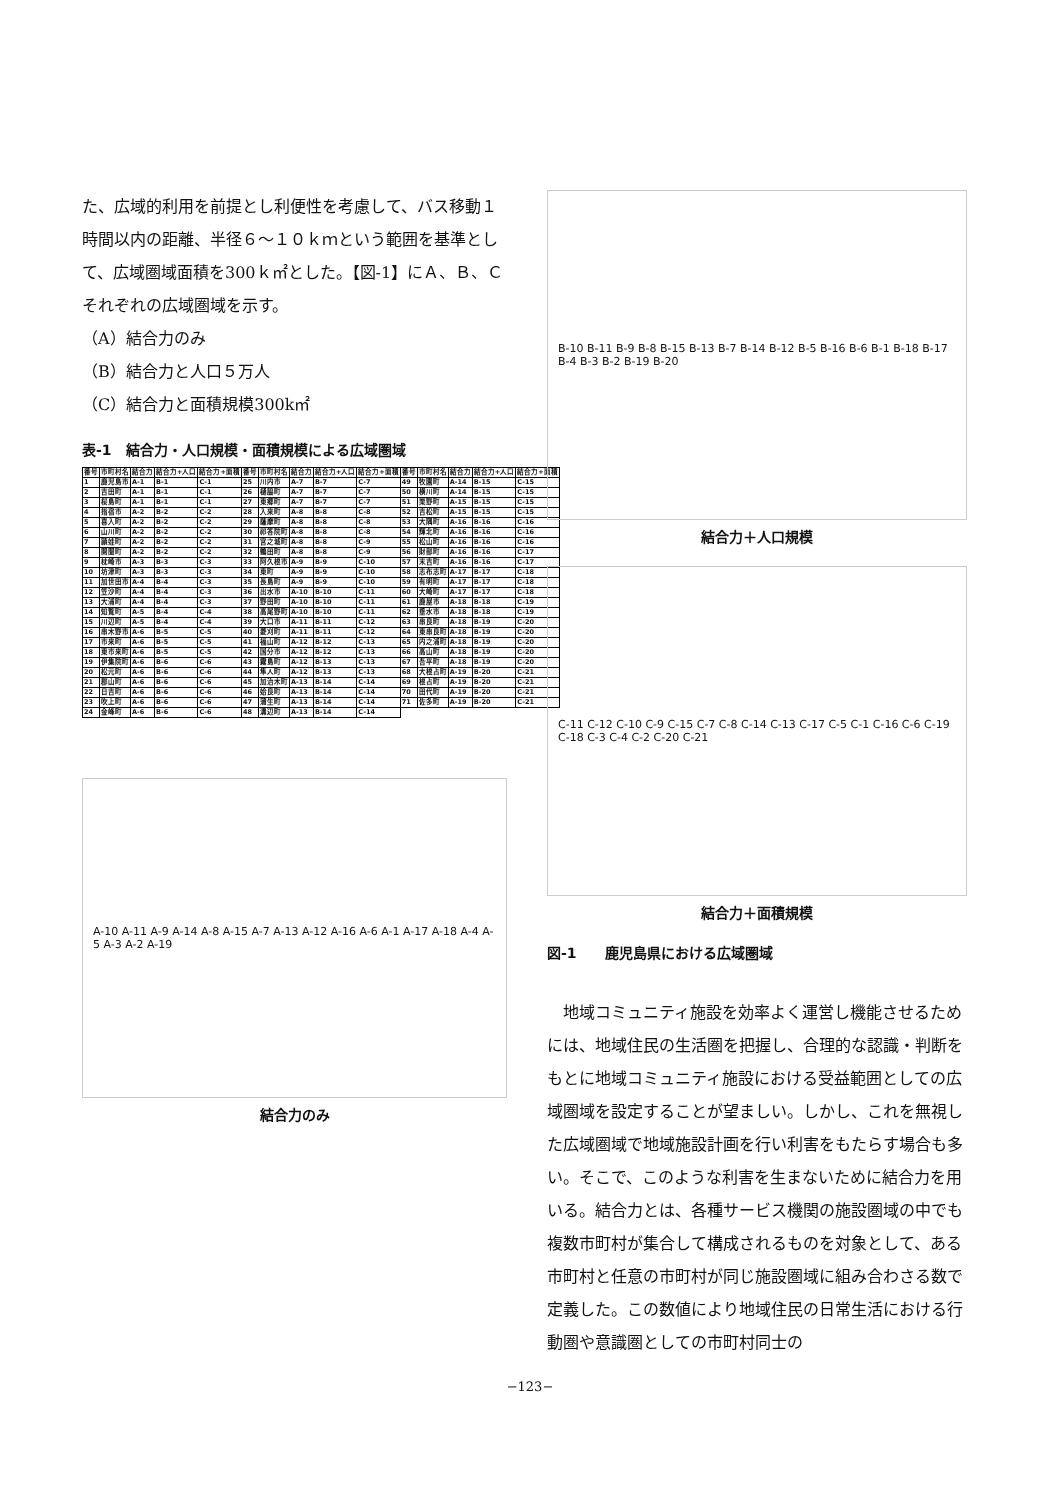た、広域的利用を前提とし利便性を考慮して、バス移動１時間以内の距離、半径６〜１０ｋｍという範囲を基準として、広域圏域面積を300ｋ㎡とした。【図-1】にＡ、Ｂ、Ｃそれぞれの広域圏域を示す。
（A）結合力のみ
（B）結合力と人口５万人
（C）結合力と面積規模300k㎡
表-1　結合力・人口規模・面積規模による広域圏域
| 番号 | 市町村名 | 結合力 | 結合力+人口 | 結合力+面積 | 番号 | 市町村名 | 結合力 | 結合力+人口 | 結合力+面積 | 番号 | 市町村名 | 結合力 | 結合力+人口 | 結合力+面積 |
| --- | --- | --- | --- | --- | --- | --- | --- | --- | --- | --- | --- | --- | --- | --- |
| 1 | 鹿児島市 | A-1 | B-1 | C-1 | 25 | 川内市 | A-7 | B-7 | C-7 | 49 | 牧園町 | A-14 | B-15 | C-15 |
| 2 | 吉田町 | A-1 | B-1 | C-1 | 26 | 樋脇町 | A-7 | B-7 | C-7 | 50 | 横川町 | A-14 | B-15 | C-15 |
| 3 | 桜島町 | A-1 | B-1 | C-1 | 27 | 東郷町 | A-7 | B-7 | C-7 | 51 | 栗野町 | A-15 | B-15 | C-15 |
| 4 | 指宿市 | A-2 | B-2 | C-2 | 28 | 入来町 | A-8 | B-8 | C-8 | 52 | 吉松町 | A-15 | B-15 | C-15 |
| 5 | 喜入町 | A-2 | B-2 | C-2 | 29 | 薩摩町 | A-8 | B-8 | C-8 | 53 | 大隅町 | A-16 | B-16 | C-16 |
| 6 | 山川町 | A-2 | B-2 | C-2 | 30 | 祁答院町 | A-8 | B-8 | C-8 | 54 | 輝北町 | A-16 | B-16 | C-16 |
| 7 | 頴娃町 | A-2 | B-2 | C-2 | 31 | 宮之城町 | A-8 | B-8 | C-9 | 55 | 松山町 | A-16 | B-16 | C-16 |
| 8 | 開聞町 | A-2 | B-2 | C-2 | 32 | 鶴田町 | A-8 | B-8 | C-9 | 56 | 財部町 | A-16 | B-16 | C-17 |
| 9 | 枕崎市 | A-3 | B-3 | C-3 | 33 | 阿久根市 | A-9 | B-9 | C-10 | 57 | 末吉町 | A-16 | B-16 | C-17 |
| 10 | 坊津町 | A-3 | B-3 | C-3 | 34 | 東町 | A-9 | B-9 | C-10 | 58 | 志布志町 | A-17 | B-17 | C-18 |
| 11 | 加世田市 | A-4 | B-4 | C-3 | 35 | 長島町 | A-9 | B-9 | C-10 | 59 | 有明町 | A-17 | B-17 | C-18 |
| 12 | 笠沙町 | A-4 | B-4 | C-3 | 36 | 出水市 | A-10 | B-10 | C-11 | 60 | 大崎町 | A-17 | B-17 | C-18 |
| 13 | 大浦町 | A-4 | B-4 | C-3 | 37 | 野田町 | A-10 | B-10 | C-11 | 61 | 鹿屋市 | A-18 | B-18 | C-19 |
| 14 | 知覧町 | A-5 | B-4 | C-4 | 38 | 高尾野町 | A-10 | B-10 | C-11 | 62 | 垂水市 | A-18 | B-18 | C-19 |
| 15 | 川辺町 | A-5 | B-4 | C-4 | 39 | 大口市 | A-11 | B-11 | C-12 | 63 | 串良町 | A-18 | B-19 | C-20 |
| 16 | 串木野市 | A-6 | B-5 | C-5 | 40 | 菱刈町 | A-11 | B-11 | C-12 | 64 | 東串良町 | A-18 | B-19 | C-20 |
| 17 | 市来町 | A-6 | B-5 | C-5 | 41 | 福山町 | A-12 | B-12 | C-13 | 65 | 内之浦町 | A-18 | B-19 | C-20 |
| 18 | 東市来町 | A-6 | B-5 | C-5 | 42 | 国分市 | A-12 | B-12 | C-13 | 66 | 高山町 | A-18 | B-19 | C-20 |
| 19 | 伊集院町 | A-6 | B-6 | C-6 | 43 | 霧島町 | A-12 | B-13 | C-13 | 67 | 吾平町 | A-18 | B-19 | C-20 |
| 20 | 松元町 | A-6 | B-6 | C-6 | 44 | 隼人町 | A-12 | B-13 | C-13 | 68 | 大根占町 | A-19 | B-20 | C-21 |
| 21 | 郡山町 | A-6 | B-6 | C-6 | 45 | 加治木町 | A-13 | B-14 | C-14 | 69 | 根占町 | A-19 | B-20 | C-21 |
| 22 | 日吉町 | A-6 | B-6 | C-6 | 46 | 姶良町 | A-13 | B-14 | C-14 | 70 | 田代町 | A-19 | B-20 | C-21 |
| 23 | 吹上町 | A-6 | B-6 | C-6 | 47 | 蒲生町 | A-13 | B-14 | C-14 | 71 | 佐多町 | A-19 | B-20 | C-21 |
| 24 | 金峰町 | A-6 | B-6 | C-6 | 48 | 溝辺町 | A-13 | B-14 | C-14 | | | | | |
A-10 A-11 A-9 A-14 A-8 A-15 A-7 A-13 A-12 A-16 A-6 A-1 A-17 A-18 A-4 A-5 A-3 A-2 A-19
結合力のみ
B-10 B-11 B-9 B-8 B-15 B-13 B-7 B-14 B-12 B-5 B-16 B-6 B-1 B-18 B-17 B-4 B-3 B-2 B-19 B-20
結合力＋人口規模
C-11 C-12 C-10 C-9 C-15 C-7 C-8 C-14 C-13 C-17 C-5 C-1 C-16 C-6 C-19 C-18 C-3 C-4 C-2 C-20 C-21
結合力＋面積規模
図-1　　鹿児島県における広域圏域
　地域コミュニティ施設を効率よく運営し機能させるためには、地域住民の生活圏を把握し、合理的な認識・判断をもとに地域コミュニティ施設における受益範囲としての広域圏域を設定することが望ましい。しかし、これを無視した広域圏域で地域施設計画を行い利害をもたらす場合も多い。そこで、このような利害を生まないために結合力を用いる。結合力とは、各種サービス機関の施設圏域の中でも複数市町村が集合して構成されるものを対象として、ある市町村と任意の市町村が同じ施設圏域に組み合わさる数で定義した。この数値により地域住民の日常生活における行動圏や意識圏としての市町村同士の
−123−